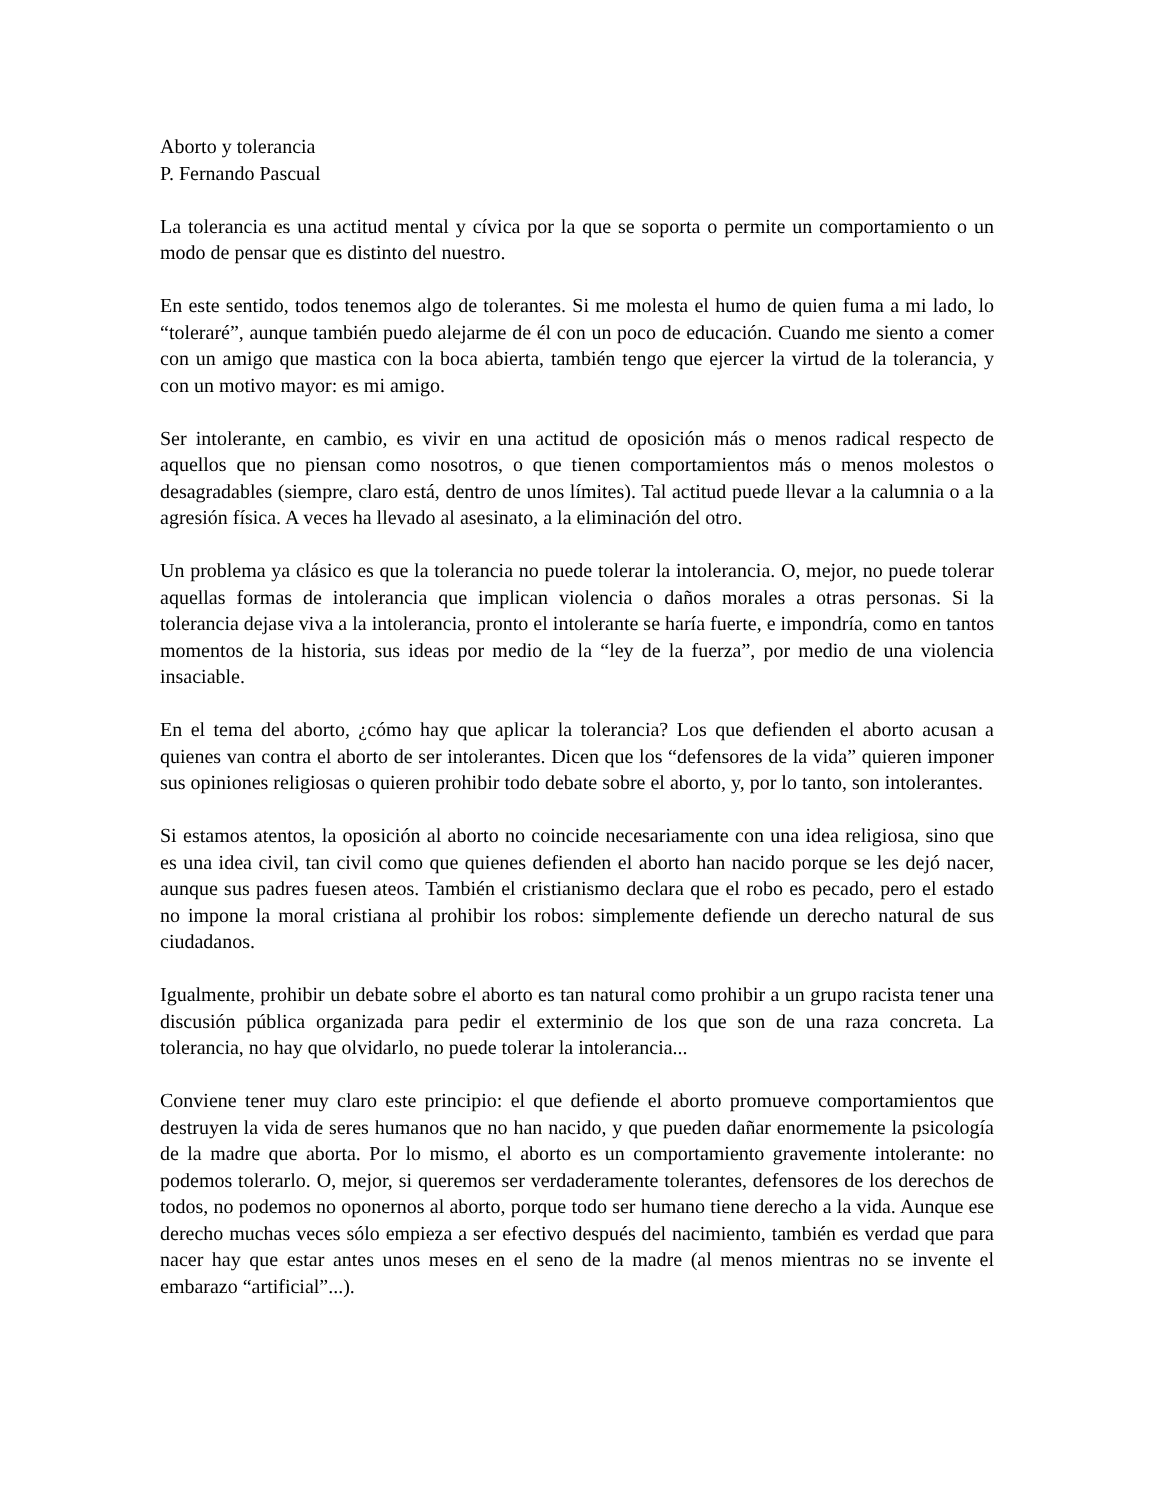Aborto y tolerancia
P. Fernando Pascual
La tolerancia es una actitud mental y cívica por la que se soporta o permite un comportamiento o un modo de pensar que es distinto del nuestro.
En este sentido, todos tenemos algo de tolerantes. Si me molesta el humo de quien fuma a mi lado, lo “toleraré”, aunque también puedo alejarme de él con un poco de educación. Cuando me siento a comer con un amigo que mastica con la boca abierta, también tengo que ejercer la virtud de la tolerancia, y con un motivo mayor: es mi amigo.
Ser intolerante, en cambio, es vivir en una actitud de oposición más o menos radical respecto de aquellos que no piensan como nosotros, o que tienen comportamientos más o menos molestos o desagradables (siempre, claro está, dentro de unos límites). Tal actitud puede llevar a la calumnia o a la agresión física. A veces ha llevado al asesinato, a la eliminación del otro.
Un problema ya clásico es que la tolerancia no puede tolerar la intolerancia. O, mejor, no puede tolerar aquellas formas de intolerancia que implican violencia o daños morales a otras personas. Si la tolerancia dejase viva a la intolerancia, pronto el intolerante se haría fuerte, e impondría, como en tantos momentos de la historia, sus ideas por medio de la “ley de la fuerza”, por medio de una violencia insaciable.
En el tema del aborto, ¿cómo hay que aplicar la tolerancia? Los que defienden el aborto acusan a quienes van contra el aborto de ser intolerantes. Dicen que los “defensores de la vida” quieren imponer sus opiniones religiosas o quieren prohibir todo debate sobre el aborto, y, por lo tanto, son intolerantes.
Si estamos atentos, la oposición al aborto no coincide necesariamente con una idea religiosa, sino que es una idea civil, tan civil como que quienes defienden el aborto han nacido porque se les dejó nacer, aunque sus padres fuesen ateos. También el cristianismo declara que el robo es pecado, pero el estado no impone la moral cristiana al prohibir los robos: simplemente defiende un derecho natural de sus ciudadanos.
Igualmente, prohibir un debate sobre el aborto es tan natural como prohibir a un grupo racista tener una discusión pública organizada para pedir el exterminio de los que son de una raza concreta. La tolerancia, no hay que olvidarlo, no puede tolerar la intolerancia...
Conviene tener muy claro este principio: el que defiende el aborto promueve comportamientos que destruyen la vida de seres humanos que no han nacido, y que pueden dañar enormemente la psicología de la madre que aborta. Por lo mismo, el aborto es un comportamiento gravemente intolerante: no podemos tolerarlo. O, mejor, si queremos ser verdaderamente tolerantes, defensores de los derechos de todos, no podemos no oponernos al aborto, porque todo ser humano tiene derecho a la vida. Aunque ese derecho muchas veces sólo empieza a ser efectivo después del nacimiento, también es verdad que para nacer hay que estar antes unos meses en el seno de la madre (al menos mientras no se invente el embarazo “artificial”...).